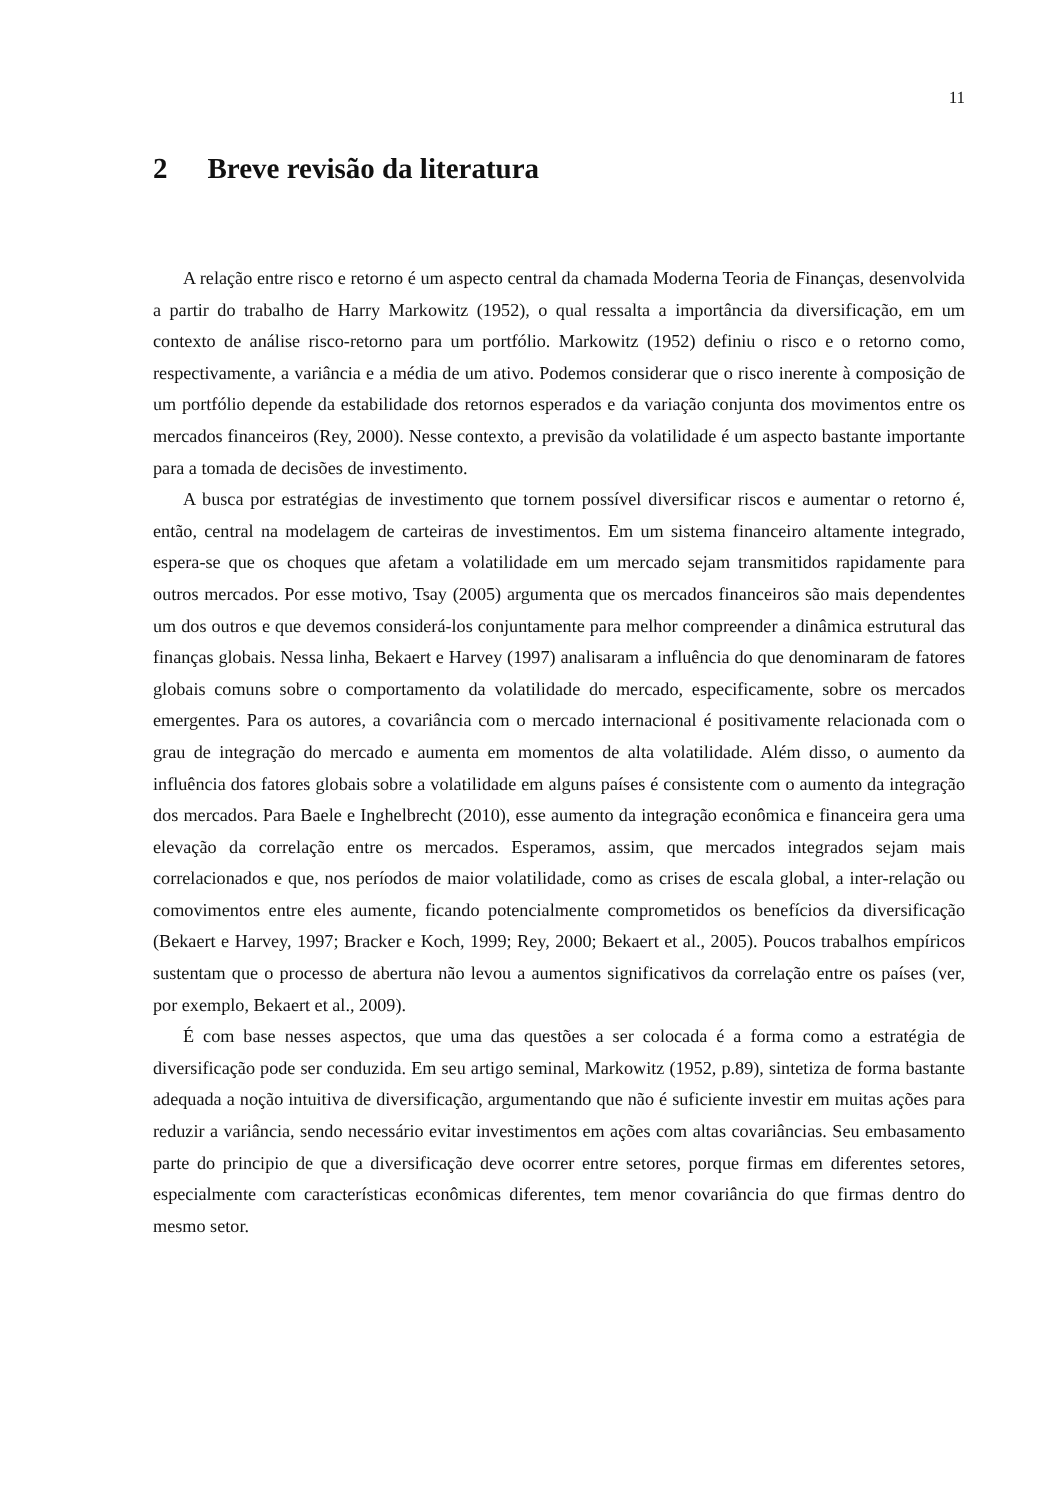11
2 Breve revisão da literatura
A relação entre risco e retorno é um aspecto central da chamada Moderna Teoria de Finanças, desenvolvida a partir do trabalho de Harry Markowitz (1952), o qual ressalta a importância da diversificação, em um contexto de análise risco-retorno para um portfólio. Markowitz (1952) definiu o risco e o retorno como, respectivamente, a variância e a média de um ativo. Podemos considerar que o risco inerente à composição de um portfólio depende da estabilidade dos retornos esperados e da variação conjunta dos movimentos entre os mercados financeiros (Rey, 2000). Nesse contexto, a previsão da volatilidade é um aspecto bastante importante para a tomada de decisões de investimento.
A busca por estratégias de investimento que tornem possível diversificar riscos e aumentar o retorno é, então, central na modelagem de carteiras de investimentos. Em um sistema financeiro altamente integrado, espera-se que os choques que afetam a volatilidade em um mercado sejam transmitidos rapidamente para outros mercados. Por esse motivo, Tsay (2005) argumenta que os mercados financeiros são mais dependentes um dos outros e que devemos considerá-los conjuntamente para melhor compreender a dinâmica estrutural das finanças globais. Nessa linha, Bekaert e Harvey (1997) analisaram a influência do que denominaram de fatores globais comuns sobre o comportamento da volatilidade do mercado, especificamente, sobre os mercados emergentes. Para os autores, a covariância com o mercado internacional é positivamente relacionada com o grau de integração do mercado e aumenta em momentos de alta volatilidade. Além disso, o aumento da influência dos fatores globais sobre a volatilidade em alguns países é consistente com o aumento da integração dos mercados. Para Baele e Inghelbrecht (2010), esse aumento da integração econômica e financeira gera uma elevação da correlação entre os mercados. Esperamos, assim, que mercados integrados sejam mais correlacionados e que, nos períodos de maior volatilidade, como as crises de escala global, a inter-relação ou comovimentos entre eles aumente, ficando potencialmente comprometidos os benefícios da diversificação (Bekaert e Harvey, 1997; Bracker e Koch, 1999; Rey, 2000; Bekaert et al., 2005). Poucos trabalhos empíricos sustentam que o processo de abertura não levou a aumentos significativos da correlação entre os países (ver, por exemplo, Bekaert et al., 2009).
É com base nesses aspectos, que uma das questões a ser colocada é a forma como a estratégia de diversificação pode ser conduzida. Em seu artigo seminal, Markowitz (1952, p.89), sintetiza de forma bastante adequada a noção intuitiva de diversificação, argumentando que não é suficiente investir em muitas ações para reduzir a variância, sendo necessário evitar investimentos em ações com altas covariâncias. Seu embasamento parte do principio de que a diversificação deve ocorrer entre setores, porque firmas em diferentes setores, especialmente com características econômicas diferentes, tem menor covariância do que firmas dentro do mesmo setor.